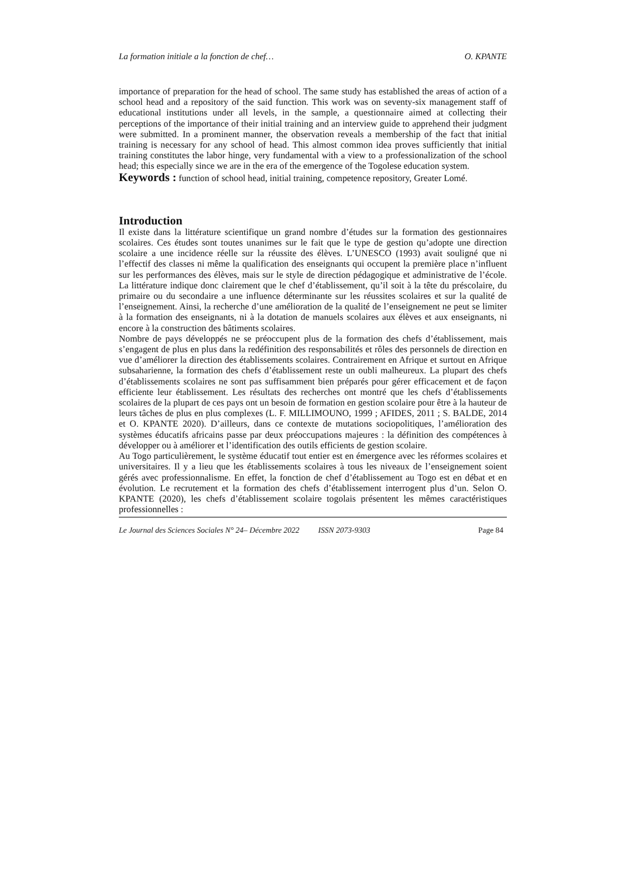La formation initiale a la fonction de chef… O. KPANTE
importance of preparation for the head of school. The same study has established the areas of action of a school head and a repository of the said function. This work was on seventy-six management staff of educational institutions under all levels, in the sample, a questionnaire aimed at collecting their perceptions of the importance of their initial training and an interview guide to apprehend their judgment were submitted. In a prominent manner, the observation reveals a membership of the fact that initial training is necessary for any school of head. This almost common idea proves sufficiently that initial training constitutes the labor hinge, very fundamental with a view to a professionalization of the school head; this especially since we are in the era of the emergence of the Togolese education system.
Keywords : function of school head, initial training, competence repository, Greater Lomé.
Introduction
Il existe dans la littérature scientifique un grand nombre d’études sur la formation des gestionnaires scolaires. Ces études sont toutes unanimes sur le fait que le type de gestion qu’adopte une direction scolaire a une incidence réelle sur la réussite des élèves. L’UNESCO (1993) avait souligné que ni l’effectif des classes ni même la qualification des enseignants qui occupent la première place n’influent sur les performances des élèves, mais sur le style de direction pédagogique et administrative de l’école. La littérature indique donc clairement que le chef d’établissement, qu’il soit à la tête du préscolaire, du primaire ou du secondaire a une influence déterminante sur les réussites scolaires et sur la qualité de l’enseignement. Ainsi, la recherche d’une amélioration de la qualité de l’enseignement ne peut se limiter à la formation des enseignants, ni à la dotation de manuels scolaires aux élèves et aux enseignants, ni encore à la construction des bâtiments scolaires.
Nombre de pays développés ne se préoccupent plus de la formation des chefs d’établissement, mais s’engagent de plus en plus dans la redéfinition des responsabilités et rôles des personnels de direction en vue d’améliorer la direction des établissements scolaires. Contrairement en Afrique et surtout en Afrique subsaharienne, la formation des chefs d’établissement reste un oubli malheureux. La plupart des chefs d’établissements scolaires ne sont pas suffisamment bien préparés pour gérer efficacement et de façon efficiente leur établissement. Les résultats des recherches ont montré que les chefs d’établissements scolaires de la plupart de ces pays ont un besoin de formation en gestion scolaire pour être à la hauteur de leurs tâches de plus en plus complexes (L. F. MILLIMOUNO, 1999 ; AFIDES, 2011 ; S. BALDE, 2014 et O. KPANTE 2020). D’ailleurs, dans ce contexte de mutations sociopolitiques, l’amélioration des systèmes éducatifs africains passe par deux préoccupations majeures : la définition des compétences à développer ou à améliorer et l’identification des outils efficients de gestion scolaire.
Au Togo particulièrement, le système éducatif tout entier est en émergence avec les réformes scolaires et universitaires. Il y a lieu que les établissements scolaires à tous les niveaux de l’enseignement soient gérés avec professionnalisme. En effet, la fonction de chef d’établissement au Togo est en débat et en évolution. Le recrutement et la formation des chefs d’établissement interrogent plus d’un. Selon O. KPANTE (2020), les chefs d’établissement scolaire togolais présentent les mêmes caractéristiques professionnelles :
Le Journal des Sciences Sociales N° 24– Décembre 2022 ISSN 2073-9303 Page 84